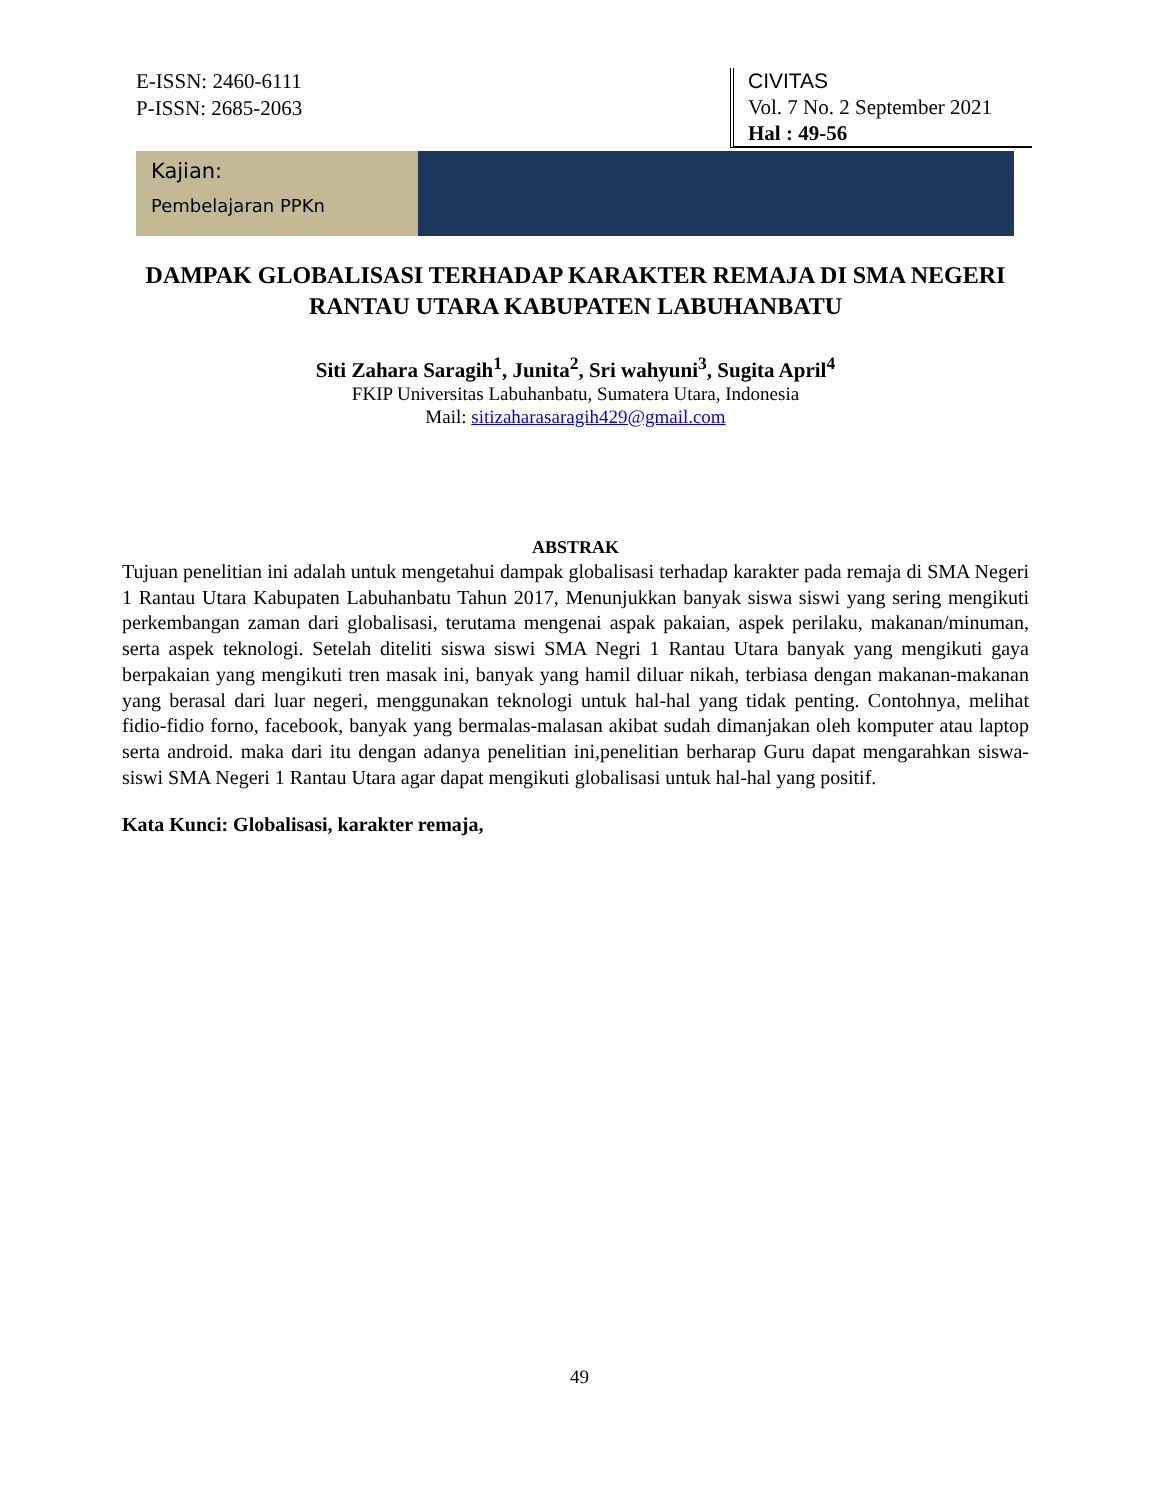E-ISSN: 2460-6111
P-ISSN: 2685-2063
CIVITAS
Vol. 7 No. 2 September 2021
Hal : 49-56
Kajian:
Pembelajaran PPKn
DAMPAK GLOBALISASI TERHADAP KARAKTER REMAJA DI SMA NEGERI RANTAU UTARA KABUPATEN LABUHANBATU
Siti Zahara Saragih<sup>1</sup>, Junita<sup>2</sup>, Sri wahyuni<sup>3</sup>, Sugita April<sup>4</sup>
FKIP Universitas Labuhanbatu, Sumatera Utara, Indonesia
Mail: sitizaharasaragih429@gmail.com
ABSTRAK
Tujuan penelitian ini adalah untuk mengetahui dampak globalisasi terhadap karakter pada remaja di SMA Negeri 1 Rantau Utara Kabupaten Labuhanbatu Tahun 2017, Menunjukkan banyak siswa siswi yang sering mengikuti perkembangan zaman dari globalisasi, terutama mengenai aspak pakaian, aspek perilaku, makanan/minuman, serta aspek teknologi. Setelah diteliti siswa siswi SMA Negri 1 Rantau Utara banyak yang mengikuti gaya berpakaian yang mengikuti tren masak ini, banyak yang hamil diluar nikah, terbiasa dengan makanan-makanan yang berasal dari luar negeri, menggunakan teknologi untuk hal-hal yang tidak penting. Contohnya, melihat fidio-fidio forno, facebook, banyak yang bermalas-malasan akibat sudah dimanjakan oleh komputer atau laptop serta android. maka dari itu dengan adanya penelitian ini,penelitian berharap Guru dapat mengarahkan siswa-siswi SMA Negeri 1 Rantau Utara agar dapat mengikuti globalisasi untuk hal-hal yang positif.
Kata Kunci: Globalisasi, karakter remaja,
49